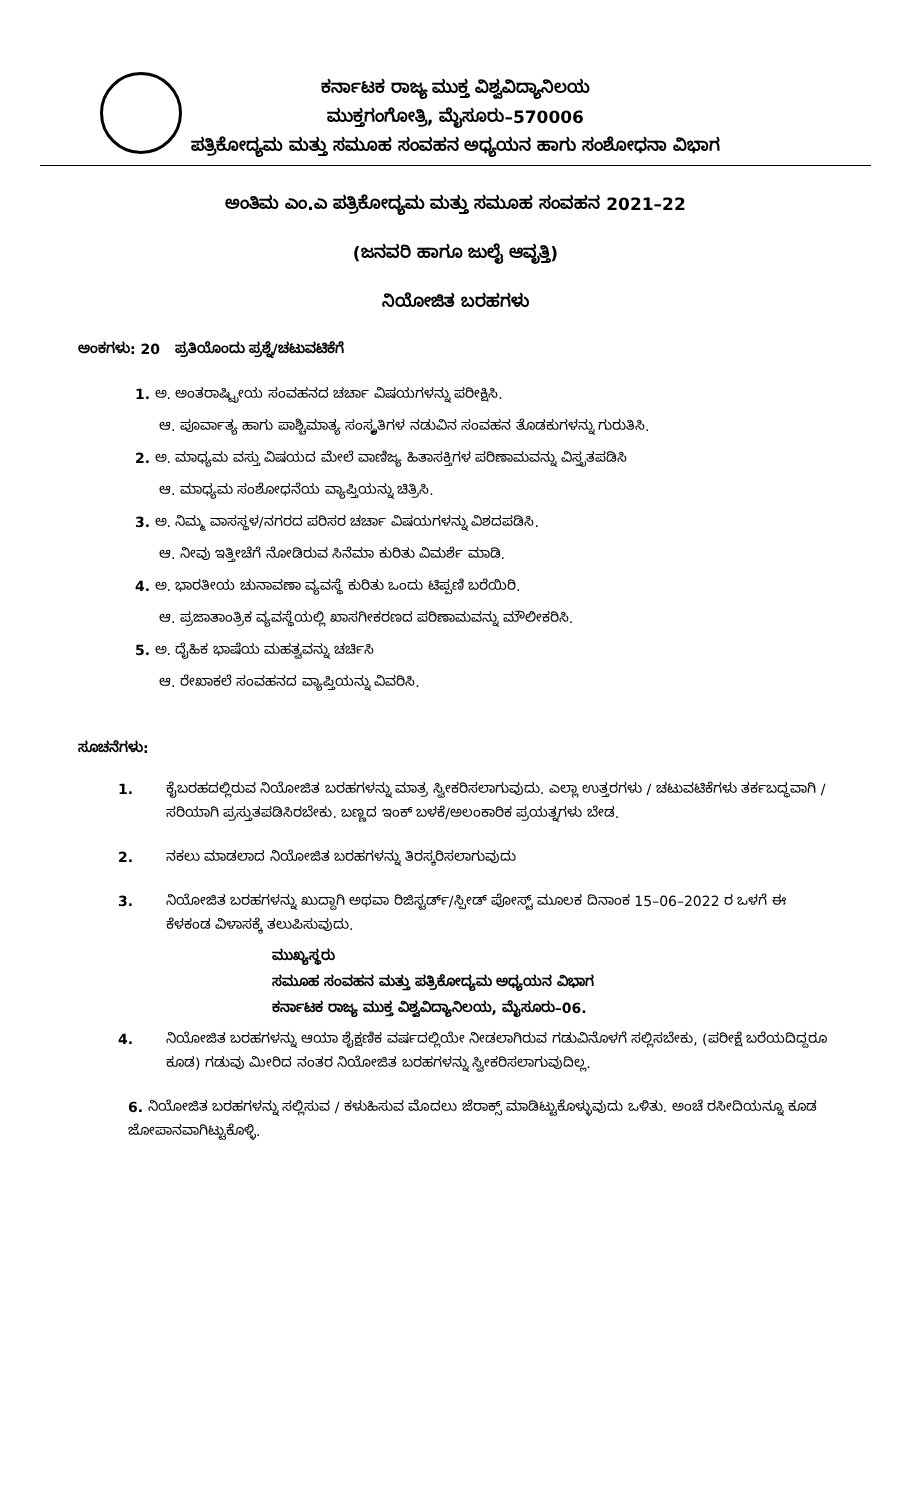ಕರ್ನಾಟಕ ರಾಜ್ಯ ಮುಕ್ತ ವಿಶ್ವವಿದ್ಯಾನಿಲಯ
ಮುಕ್ತಗಂಗೋತ್ರಿ, ಮೈಸೂರು–570006
ಪತ್ರಿಕೋದ್ಯಮ ಮತ್ತು ಸಮೂಹ ಸಂವಹನ ಅಧ್ಯಯನ ಹಾಗು ಸಂಶೋಧನಾ ವಿಭಾಗ
ಅಂತಿಮ ಎಂ.ಎ ಪತ್ರಿಕೋದ್ಯಮ ಮತ್ತು ಸಮೂಹ ಸಂವಹನ 2021–22
(ಜನವರಿ ಹಾಗೂ ಜುಲೈ ಆವೃತ್ತಿ)
ನಿಯೋಜಿತ ಬರಹಗಳು
ಅಂಕಗಳು: 20 ಪ್ರತಿಯೊಂದು ಪ್ರಶ್ನೆ/ಚಟುವಟಿಕೆಗೆ
1. ಅ. ಅಂತರಾಷ್ಟ್ರೀಯ ಸಂವಹನದ ಚರ್ಚಾ ವಿಷಯಗಳನ್ನು ಪರೀಕ್ಷಿಸಿ.
ಆ. ಪೂರ್ವಾತ್ಯ ಹಾಗು ಪಾಶ್ಚಿಮಾತ್ಯ ಸಂಸ್ಕೃತಿಗಳ ನಡುವಿನ ಸಂವಹನ ತೊಡಕುಗಳನ್ನು ಗುರುತಿಸಿ.
2. ಅ. ಮಾಧ್ಯಮ ವಸ್ತು ವಿಷಯದ ಮೇಲೆ ವಾಣಿಜ್ಯ ಹಿತಾಸಕ್ತಿಗಳ ಪರಿಣಾಮವನ್ನು ವಿಸ್ತೃತಪಡಿಸಿ
ಆ. ಮಾಧ್ಯಮ ಸಂಶೋಧನೆಯ ವ್ಯಾಪ್ತಿಯನ್ನು ಚಿತ್ರಿಸಿ.
3. ಅ. ನಿಮ್ಮ ವಾಸಸ್ಥಳ/ನಗರದ ಪರಿಸರ ಚರ್ಚಾ ವಿಷಯಗಳನ್ನು ವಿಶದಪಡಿಸಿ.
ಆ. ನೀವು ಇತ್ತೀಚೆಗೆ ನೋಡಿರುವ ಸಿನೆಮಾ ಕುರಿತು ವಿಮರ್ಶೆ ಮಾಡಿ.
4. ಅ. ಭಾರತೀಯ ಚುನಾವಣಾ ವ್ಯವಸ್ಥೆ ಕುರಿತು ಒಂದು ಟಿಪ್ಪಣಿ ಬರೆಯಿರಿ.
ಆ. ಪ್ರಜಾತಾಂತ್ರಿಕ ವ್ಯವಸ್ಥೆಯಲ್ಲಿ ಖಾಸಗೀಕರಣದ ಪರಿಣಾಮವನ್ನು ಮೌಲೀಕರಿಸಿ.
5. ಅ. ದೈಹಿಕ ಭಾಷೆಯ ಮಹತ್ವವನ್ನು ಚರ್ಚಿಸಿ
ಆ. ರೇಖಾಕಲೆ ಸಂವಹನದ ವ್ಯಾಪ್ತಿಯನ್ನು ವಿವರಿಸಿ.
ಸೂಚನೆಗಳು:
1. ಕೈಬರಹದಲ್ಲಿರುವ ನಿಯೋಜಿತ ಬರಹಗಳನ್ನು ಮಾತ್ರ ಸ್ವೀಕರಿಸಲಾಗುವುದು. ಎಲ್ಲಾ ಉತ್ತರಗಳು / ಚಟುವಟಿಕೆಗಳು ತರ್ಕಬದ್ಧವಾಗಿ /ಸರಿಯಾಗಿ ಪ್ರಸ್ತುತಪಡಿಸಿರಬೇಕು. ಬಣ್ಣದ ಇಂಕ್ ಬಳಕೆ/ಅಲಂಕಾರಿಕ ಪ್ರಯತ್ನಗಳು ಬೇಡ.
2. ನಕಲು ಮಾಡಲಾದ ನಿಯೋಜಿತ ಬರಹಗಳನ್ನು ತಿರಸ್ಕರಿಸಲಾಗುವುದು
3. ನಿಯೋಜಿತ ಬರಹಗಳನ್ನು ಖುದ್ದಾಗಿ ಅಥವಾ ರಿಜಿಸ್ಟರ್ಡ್/ಸ್ಪೀಡ್ ಪೋಸ್ಟ್ ಮೂಲಕ ದಿನಾಂಕ 15–06–2022 ರ ಒಳಗೆ ಈ ಕೆಳಕಂಡ ವಿಳಾಸಕ್ಕೆ ತಲುಪಿಸುವುದು.
ಮುಖ್ಯಸ್ಥರು
ಸಮೂಹ ಸಂವಹನ ಮತ್ತು ಪತ್ರಿಕೋದ್ಯಮ ಅಧ್ಯಯನ ವಿಭಾಗ
ಕರ್ನಾಟಕ ರಾಜ್ಯ ಮುಕ್ತ ವಿಶ್ವವಿದ್ಯಾನಿಲಯ, ಮೈಸೂರು–06.
4. ನಿಯೋಜಿತ ಬರಹಗಳನ್ನು ಆಯಾ ಶೈಕ್ಷಣಿಕ ವರ್ಷದಲ್ಲಿಯೇ ನೀಡಲಾಗಿರುವ ಗಡುವಿನೊಳಗೆ ಸಲ್ಲಿಸಬೇಕು, (ಪರೀಕ್ಷೆ ಬರೆಯದಿದ್ದರೂ ಕೂಡ) ಗಡುವು ಮೀರಿದ ನಂತರ ನಿಯೋಜಿತ ಬರಹಗಳನ್ನು ಸ್ವೀಕರಿಸಲಾಗುವುದಿಲ್ಲ.
6. ನಿಯೋಜಿತ ಬರಹಗಳನ್ನು ಸಲ್ಲಿಸುವ / ಕಳುಹಿಸುವ ಮೊದಲು ಜೆರಾಕ್ಸ್ ಮಾಡಿಟ್ಟುಕೊಳ್ಳುವುದು ಒಳಿತು. ಅಂಚೆ ರಸೀದಿಯನ್ನೂ ಕೂಡ ಜೋಪಾನವಾಗಿಟ್ಟುಕೊಳ್ಳಿ.